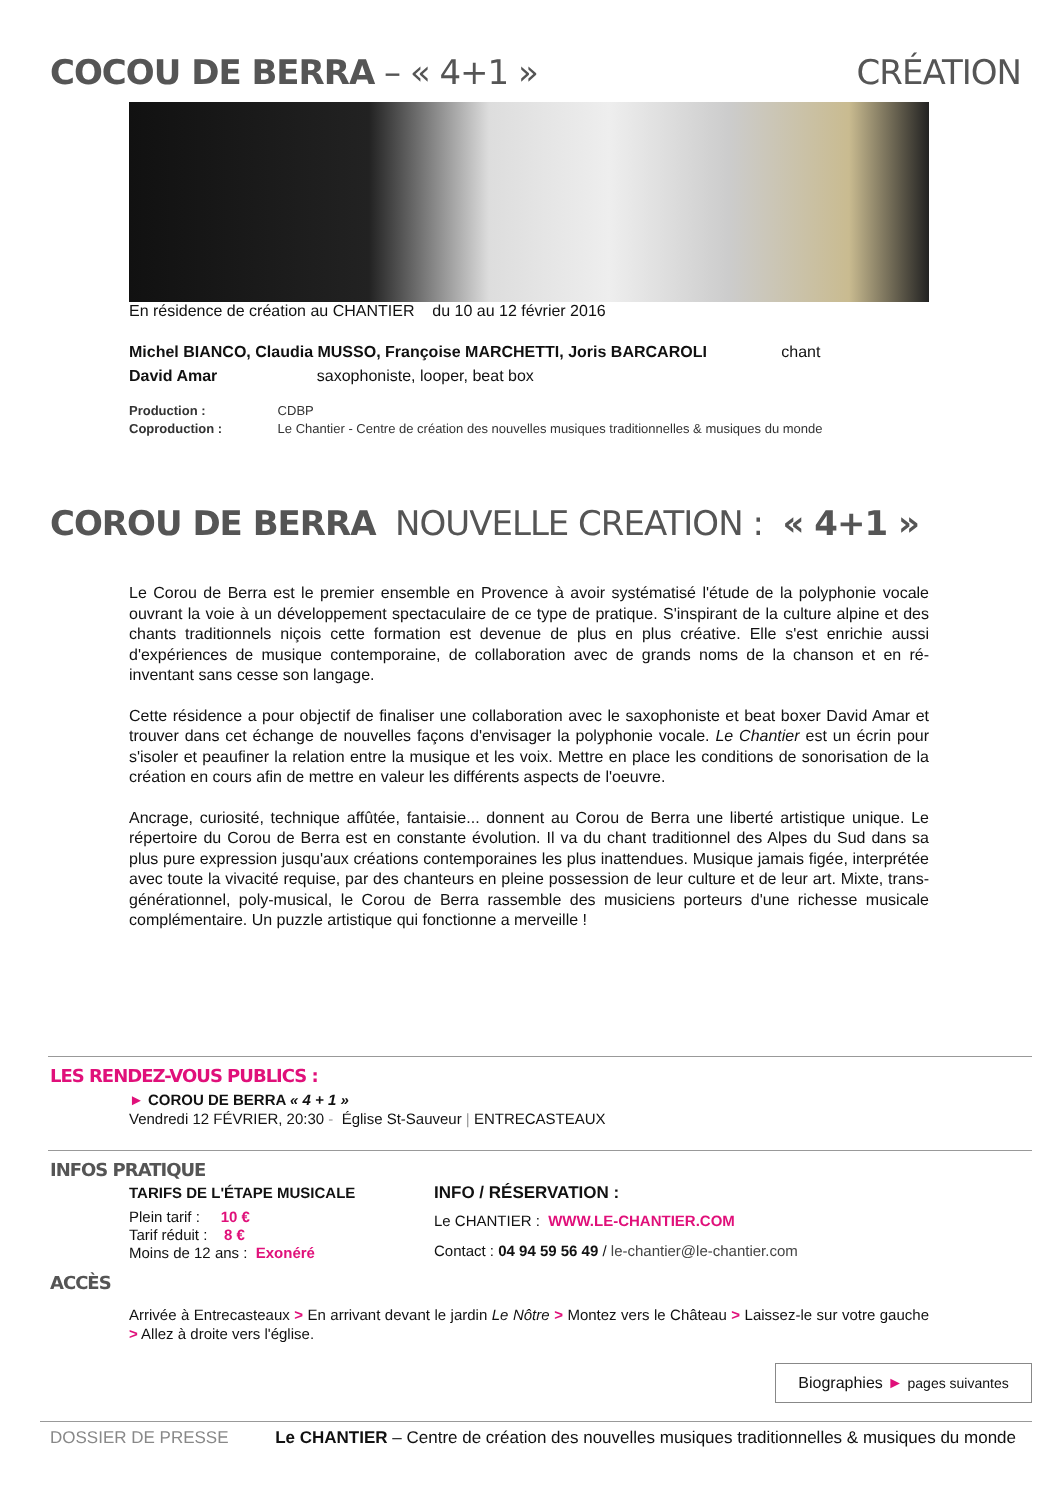COCOU DE BERRA – « 4+1 » CRÉATION
En résidence de création au CHANTIER du 10 au 12 février 2016
Michel BIANCO, Claudia MUSSO, Françoise MARCHETTI, Joris BARCAROLI chant
David Amar saxophoniste, looper, beat box
Production : CDBP
Coproduction : Le Chantier - Centre de création des nouvelles musiques traditionnelles & musiques du monde
COROU DE BERRA NOUVELLE CREATION : « 4+1 »
Le Corou de Berra est le premier ensemble en Provence à avoir systématisé l'étude de la polyphonie vocale ouvrant la voie à un développement spectaculaire de ce type de pratique. S'inspirant de la culture alpine et des chants traditionnels niçois cette formation est devenue de plus en plus créative. Elle s'est enrichie aussi d'expériences de musique contemporaine, de collaboration avec de grands noms de la chanson et en ré-inventant sans cesse son langage.
Cette résidence a pour objectif de finaliser une collaboration avec le saxophoniste et beat boxer David Amar et trouver dans cet échange de nouvelles façons d'envisager la polyphonie vocale. Le Chantier est un écrin pour s'isoler et peaufiner la relation entre la musique et les voix. Mettre en place les conditions de sonorisation de la création en cours afin de mettre en valeur les différents aspects de l'oeuvre.
Ancrage, curiosité, technique affûtée, fantaisie... donnent au Corou de Berra une liberté artistique unique. Le répertoire du Corou de Berra est en constante évolution. Il va du chant traditionnel des Alpes du Sud dans sa plus pure expression jusqu'aux créations contemporaines les plus inattendues. Musique jamais figée, interprétée avec toute la vivacité requise, par des chanteurs en pleine possession de leur culture et de leur art. Mixte, trans-générationnel, poly-musical, le Corou de Berra rassemble des musiciens porteurs d'une richesse musicale complémentaire. Un puzzle artistique qui fonctionne a merveille !
LES RENDEZ-VOUS PUBLICS :
► COROU DE BERRA « 4 + 1 »
Vendredi 12 FÉVRIER, 20:30 - Église St-Sauveur | ENTRECASTEAUX
INFOS PRATIQUE
TARIFS DE L'ÉTAPE MUSICALE
Plein tarif : 10 €
Tarif réduit : 8 €
Moins de 12 ans : Exonéré
INFO / RÉSERVATION :
Le CHANTIER : WWW.LE-CHANTIER.COM
Contact : 04 94 59 56 49 / le-chantier@le-chantier.com
ACCÈS
Arrivée à Entrecasteaux > En arrivant devant le jardin Le Nôtre > Montez vers le Château > Laissez-le sur votre gauche > Allez à droite vers l'église.
Biographies ► pages suivantes
DOSSIER DE PRESSE Le CHANTIER – Centre de création des nouvelles musiques traditionnelles & musiques du monde